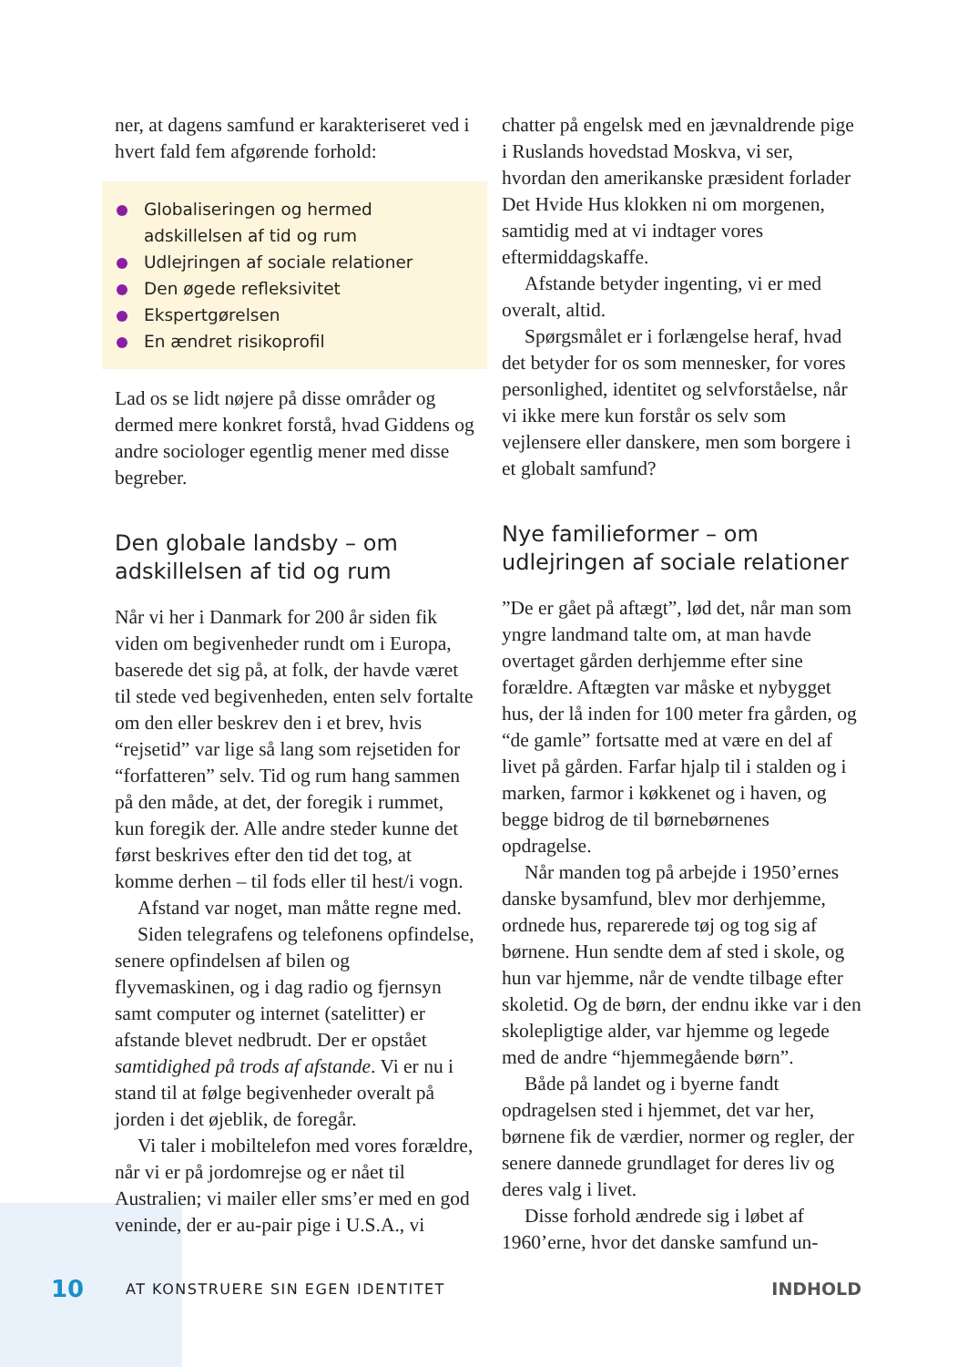ner, at dagens samfund er karakteriseret ved i hvert fald fem afgørende forhold:
Globaliseringen og hermed adskillelsen af tid og rum
Udlejringen af sociale relationer
Den øgede refleksivitet
Ekspertgørelsen
En ændret risikoprofil
Lad os se lidt nøjere på disse områder og dermed mere konkret forstå, hvad Giddens og andre sociologer egentlig mener med disse begreber.
Den globale landsby – om adskillelsen af tid og rum
Når vi her i Danmark for 200 år siden fik viden om begivenheder rundt om i Europa, baserede det sig på, at folk, der havde været til stede ved begivenheden, enten selv fortalte om den eller beskrev den i et brev, hvis “rejsetid” var lige så lang som rejsetiden for “forfatteren” selv. Tid og rum hang sammen på den måde, at det, der foregik i rummet, kun foregik der. Alle andre steder kunne det først beskrives efter den tid det tog, at komme derhen – til fods eller til hest/i vogn.
Afstand var noget, man måtte regne med.
Siden telegrafens og telefonens opfindelse, senere opfindelsen af bilen og flyvemaskinen, og i dag radio og fjernsyn samt computer og internet (satelitter) er afstande blevet nedbrudt. Der er opstået samtidighed på trods af afstande. Vi er nu i stand til at følge begivenheder overalt på jorden i det øjeblik, de foregår.
Vi taler i mobiltelefon med vores forældre, når vi er på jordomrejse og er nået til Australien; vi mailer eller sms’er med en god veninde, der er au-pair pige i U.S.A., vi
chatter på engelsk med en jævnaldrende pige i Ruslands hovedstad Moskva, vi ser, hvordan den amerikanske præsident forlader Det Hvide Hus klokken ni om morgenen, samtidig med at vi indtager vores eftermiddagskaffe.
Afstande betyder ingenting, vi er med overalt, altid.
Spørgsmålet er i forlængelse heraf, hvad det betyder for os som mennesker, for vores personlighed, identitet og selvforståelse, når vi ikke mere kun forstår os selv som vejlensere eller danskere, men som borgere i et globalt samfund?
Nye familieformer – om udlejringen af sociale relationer
”De er gået på aftægt”, lød det, når man som yngre landmand talte om, at man havde overtaget gården derhjemme efter sine forældre. Aftægten var måske et nybygget hus, der lå inden for 100 meter fra gården, og “de gamle” fortsatte med at være en del af livet på gården. Farfar hjalp til i stalden og i marken, farmor i køkkenet og i haven, og begge bidrog de til børnebørnenes opdragelse.
Når manden tog på arbejde i 1950’ernes danske bysamfund, blev mor derhjemme, ordnede hus, reparerede tøj og tog sig af børnene. Hun sendte dem af sted i skole, og hun var hjemme, når de vendte tilbage efter skoletid. Og de børn, der endnu ikke var i den skolepligtige alder, var hjemme og legede med de andre “hjemmegående børn”.
Både på landet og i byerne fandt opdragelsen sted i hjemmet, det var her, børnene fik de værdier, normer og regler, der senere dannede grundlaget for deres liv og deres valg i livet.
Disse forhold ændrede sig i løbet af 1960’erne, hvor det danske samfund un-
10 AT KONSTRUERE SIN EGEN IDENTITET INDHOLD